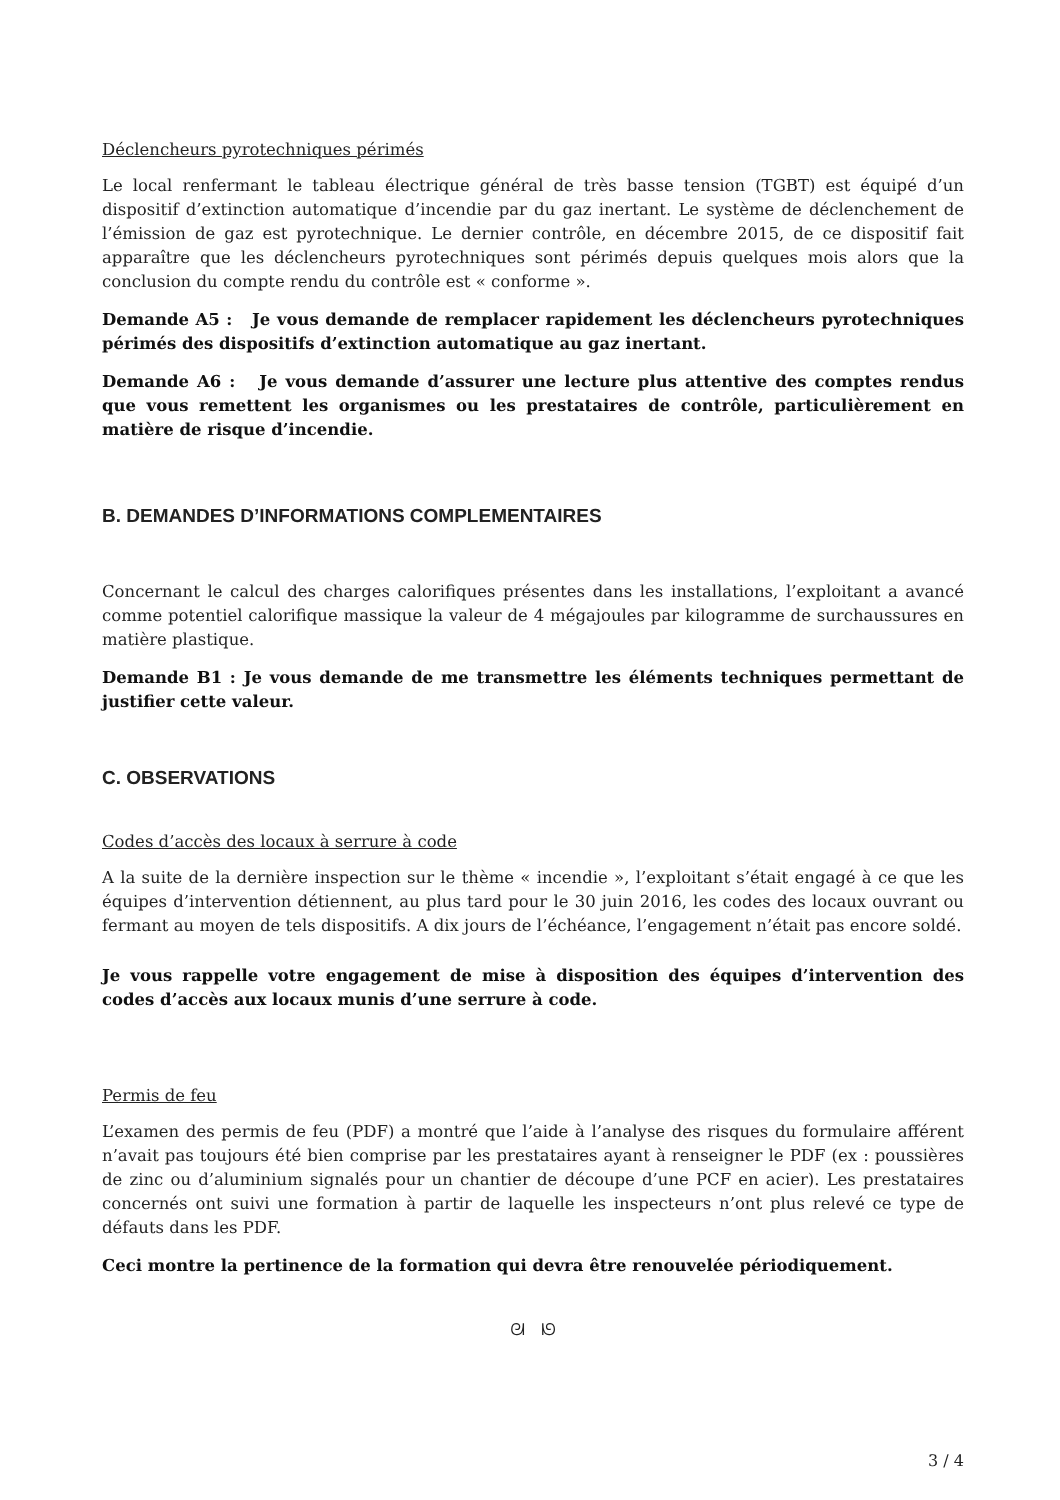Déclencheurs pyrotechniques périmés
Le local renfermant le tableau électrique général de très basse tension (TGBT) est équipé d’un dispositif d’extinction automatique d’incendie par du gaz inertant. Le système de déclenchement de l’émission de gaz est pyrotechnique. Le dernier contrôle, en décembre 2015, de ce dispositif fait apparaître que les déclencheurs pyrotechniques sont périmés depuis quelques mois alors que la conclusion du compte rendu du contrôle est « conforme ».
Demande A5 : Je vous demande de remplacer rapidement les déclencheurs pyrotechniques périmés des dispositifs d’extinction automatique au gaz inertant.
Demande A6 : Je vous demande d’assurer une lecture plus attentive des comptes rendus que vous remettent les organismes ou les prestataires de contrôle, particulièrement en matière de risque d’incendie.
B. DEMANDES D’INFORMATIONS COMPLEMENTAIRES
Concernant le calcul des charges calorifiques présentes dans les installations, l’exploitant a avancé comme potentiel calorifique massique la valeur de 4 mégajoules par kilogramme de surchaussures en matière plastique.
Demande B1 : Je vous demande de me transmettre les éléments techniques permettant de justifier cette valeur.
C. OBSERVATIONS
Codes d’accès des locaux à serrure à code
A la suite de la dernière inspection sur le thème « incendie », l’exploitant s’était engagé à ce que les équipes d’intervention détiennent, au plus tard pour le 30 juin 2016, les codes des locaux ouvrant ou fermant au moyen de tels dispositifs. A dix jours de l’échéance, l’engagement n’était pas encore soldé.
Je vous rappelle votre engagement de mise à disposition des équipes d’intervention des codes d’accès aux locaux munis d’une serrure à code.
Permis de feu
L’examen des permis de feu (PDF) a montré que l’aide à l’analyse des risques du formulaire afférent n’avait pas toujours été bien comprise par les prestataires ayant à renseigner le PDF (ex : poussières de zinc ou d’aluminium signalés pour un chantier de découpe d’une PCF en acier). Les prestataires concernés ont suivi une formation à partir de laquelle les inspecteurs n’ont plus relevé ce type de défauts dans les PDF.
Ceci montre la pertinence de la formation qui devra être renouvelée périodiquement.
ᘛ ᘚ
3 / 4